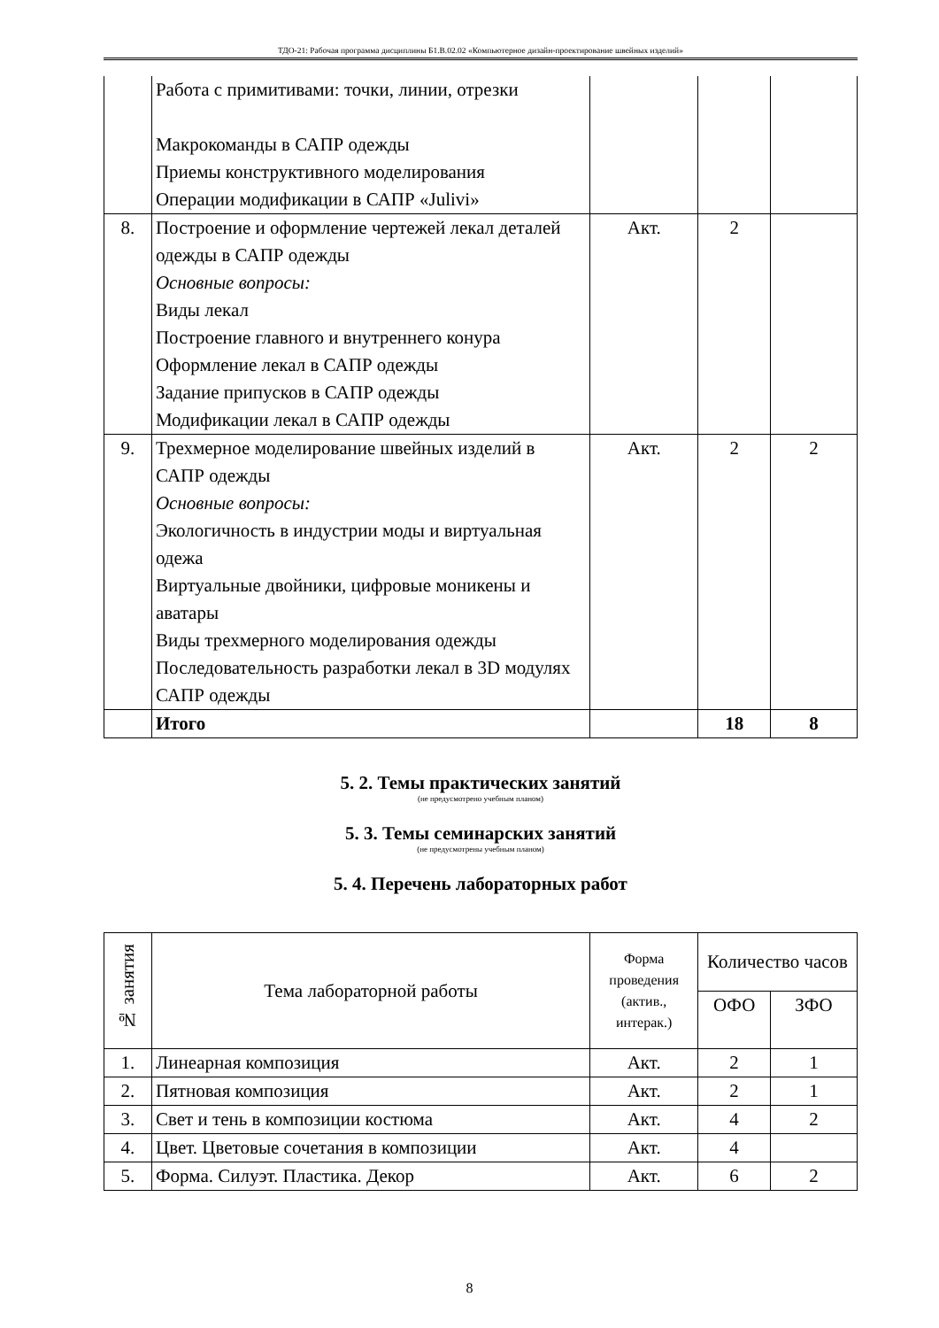ТДО-21: Рабочая программа дисциплины Б1.В.02.02 «Компьютерное дизайн-проектирование швейных изделий»
| | Работа с примитивами: точки, линии, отрезки Макрокоманды в САПР одежды Приемы конструктивного моделирования Операции модификации в САПР «Julivi» | | | |
| 8. | Построение и оформление чертежей лекал деталей одежды в САПР одежды Основные вопросы: Виды лекал Построение главного и внутреннего конура Оформление лекал в САПР одежды Задание припусков в САПР одежды Модификации лекал в САПР одежды | Акт. | 2 | |
| 9. | Трехмерное моделирование швейных изделий в САПР одежды Основные вопросы: Экологичность в индустрии моды и виртуальная одежа Виртуальные двойники, цифровые моникены и аватары Виды трехмерного моделирования одежды Последовательность разработки лекал в 3D модулях САПР одежды | Акт. | 2 | 2 |
| | Итого | | 18 | 8 |
5. 2. Темы практических занятий
(не предусмотрено учебным планом)
5. 3. Темы семинарских занятий
(не предусмотрены учебным планом)
5. 4. Перечень лабораторных работ
| № занятия | Тема лабораторной работы | Форма проведения (актив., интерак.) | Количество часов | |
| --- | --- | --- | --- | --- |
| | | | ОФО | ЗФО |
| 1. | Линеарная композиция | Акт. | 2 | 1 |
| 2. | Пятновая композиция | Акт. | 2 | 1 |
| 3. | Свет и тень в композиции костюма | Акт. | 4 | 2 |
| 4. | Цвет. Цветовые сочетания в композиции | Акт. | 4 | |
| 5. | Форма. Силуэт. Пластика. Декор | Акт. | 6 | 2 |
8